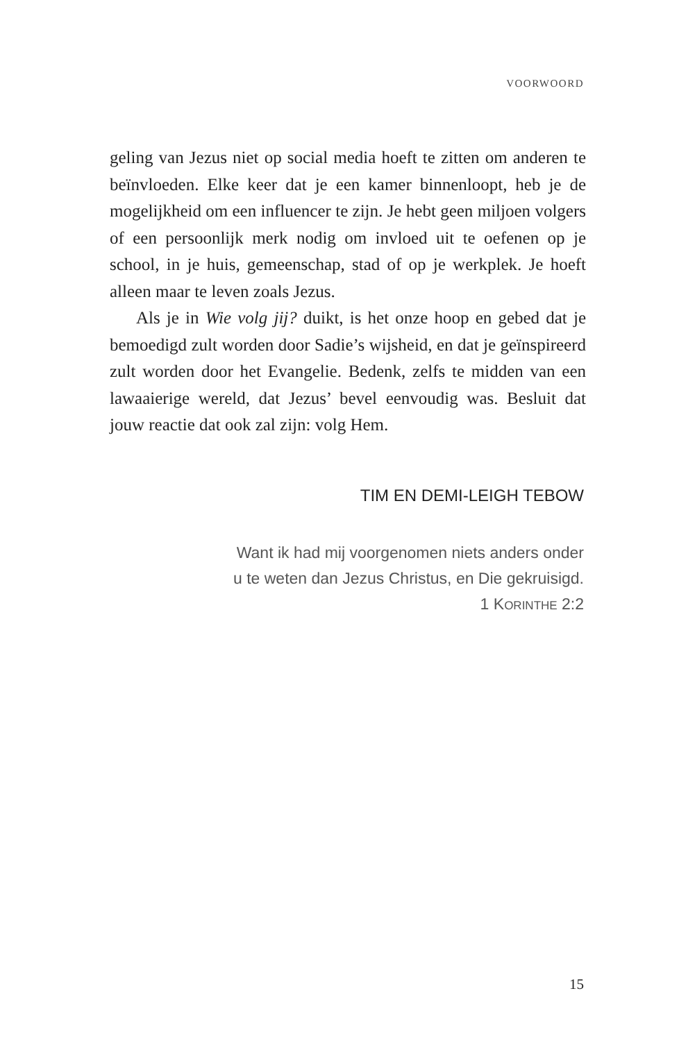VOORWOORD
geling van Jezus niet op social media hoeft te zitten om anderen te beïnvloeden. Elke keer dat je een kamer binnenloopt, heb je de mogelijkheid om een influencer te zijn. Je hebt geen miljoen volgers of een persoonlijk merk nodig om invloed uit te oefenen op je school, in je huis, gemeenschap, stad of op je werkplek. Je hoeft alleen maar te leven zoals Jezus.
Als je in Wie volg jij? duikt, is het onze hoop en gebed dat je bemoedigd zult worden door Sadie’s wijsheid, en dat je geïnspireerd zult worden door het Evangelie. Bedenk, zelfs te midden van een lawaaierige wereld, dat Jezus’ bevel eenvoudig was. Besluit dat jouw reactie dat ook zal zijn: volg Hem.
TIM EN DEMI-LEIGH TEBOW
Want ik had mij voorgenomen niets anders onder
u te weten dan Jezus Christus, en Die gekruisigd.
1 KORINTHE 2:2
15